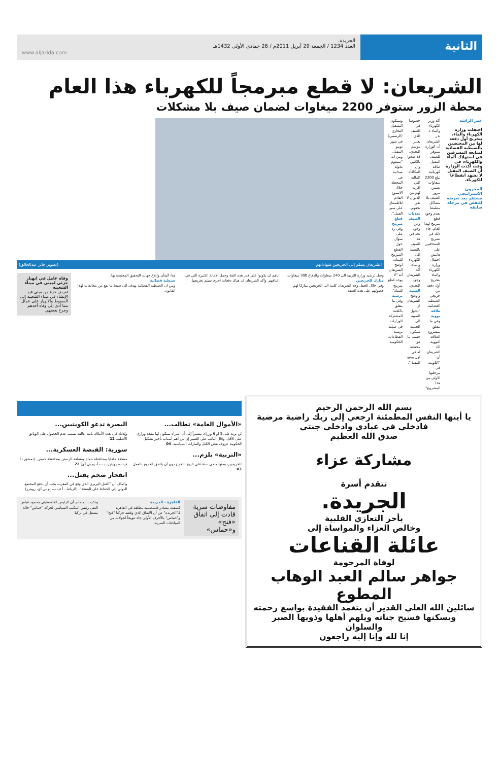الثانية
الجريدة.
العدد 1234 / الجمعة 29 أبريل 2011م / 26 جمادى الأولى 1432هـ
www.aljarida.com
الشريعان: لا قطع مبرمجاً للكهرباء هذا العام
محطة الزور ستوفر 2200 ميغاوات لضمان صيف بلا مشكلات
عمر الراشد
احتفلت وزارة الكهرباء والماء، بتخريج أول دفعة لها من المختصين بالضبطية القضائية لمتابعة المسرفين في استهلاك الماء والكهرباء، في وقت أكدت الوزارة أن الصيف المقبل لا يشهد انقطاعا للكهرباء.
المخزون الاستراتيجي مستقر بعد تعرضه للنقص في مرحلة سابقة
أكد وزير الكهرباء والماء د. بدر الشريعان أن الوزارة ستوفر للصيف المقبل طاقة كهربائية تبلغ 2200 ميغاوات تضمن مرور الصيف بلا مشاكل، مطمئنا بعدم وجود قطع مبرمج لهذا العام. جاء ذلك في تصريح للصحافيين على هامش احتفال وزارة الكهرباء والماء بتخريج أول دفعة من خريجي الضبطية القضائية.
طاقة نووية
وفي ما يتعلق بمشروع الطاقة النووية، اكد الشريعان أن "الكويت في مرحلتها الاولى من هذا المشروع".
خصوصا في الصيف الذي يعتبر موسم التحدي، قد ضحوا بالكثير، وان المكافأة المالية التي اقرت لهم من الديوان لا تفي بحقهم.
تحديات الصيف
وعن وجود تحد في هذا الصيف بالنسبة الى الكهرباء والماء، أكد الشريعان وجود التحدي.
الصبية
وأوضح الشريعان ان "دخول الصبية الى الخدمة سيكون حسب ما هو مخطط له في اول يونيو المقبل".
وسيكون التشغيل التجاري (الرسمي) في شهر يونيو المقبل. وبين انه "سيقوم بجولة ميدانية في المحطة خلال الاسبوع القادم للاطمئنان على سير العمل".
قطع مبرمج
وفي رد على سؤال حول القطع المبرمج للمياه، اوضح الشريعان أنه "لا يوجد قطع مبرمج للمياه".
ترشيد
وفي ما يتعلق باللجنة المشتركة للوزارات في عملية ترشيد القطاعات الحكومية.
الشريعان يسلم إلى الخريجين شهاداتهم (تصوير جابر عبدالخالق)
وصل ترشيد وزارة التربية الى 240 ميغاوات والدفاع 300 ميغاوات.
مبارك للخريجين
وفي خلال الحفل وجه الشريعان كلمة الى الخريجين مباركا لهم حصولهم على هذه الصفة.
اياهم ان يكونوا على قدر هذه الثقة وحمل الامانة الكبيرة التي في اعناقهم. وأكد الشريعان ان هناك دفعات اخرى سيتم تخريجها.
هذا الشأن وابلاغ جهات التحقيق المختصة بها.
ضبطية قضائية
وبين ان الضبطية القضائية تهدف الى ضبط ما يقع من مخالفات لهذا القانون.
وفاة عامل في انهيار جزئي لمبنى في ميناء الشعيبة
تعرض جزء من مبنى قيد الإنشاء في ميناء الشعيبة إلى السقوط والانهيار على عمال مما أدى إلى وفاة أحدهم وجرح بعضهم.
بسم الله الرحمن الرحيم
يا أيتها النفس المطمئنة ارجعي إلى ربك راضية مرضية فادخلي في عبادي وادخلي جنتي
صدق الله العظيم
مشاركة عزاء
تتقدم أسرة
الجريدة.
بأحر التعازي القلبية
وخالص العزاء والمواساة إلى
عائلة القناعات
لوفاة المرحومة
جواهر سالم العبد الوهاب المطوع
سائلين الله العلي القدير أن يتغمد الفقيدة بواسع رحمته ويسكنها فسيح جناته ويلهم أهلها وذويها الصبر والسلوان
إنا لله وإنا إليه راجعون
«الأموال العامة» تطالب...
لن يزيد على 5 او 6 وزراء، مشيراً إلى أن المرأة سيكون لها مقعد وزاري على الأقل. وقال النائب علي العمير إن من أهم أسباب تأخير تشكيل الحكومة عزوف بعض الكتل والتيارات السياسية. 04
«التربية» تلزم...
للخريجين، ومنها مضي سنة على تاريخ التخرج دون أن يلتحق الخريج بالعمل. 03
البصرة تدعو الكويتيين...
ولذلك فإن هذه الأملاك باتت عالقة بسبب عدم الحصول على الوثائق الأصلية. 12
سورية: القبضة العسكرية...
منطقة حلفايا بمحافظة حماة ومنطقة الرستن بمحافظة حمص. (دمشق - أ ف ب، رويترز، د ب أ، يو بي آي) 22
انفجار ضخم يقتل...
واضاف أن "القتل البربري الذي وقع في المغرب يجب أن يدفع المجتمع الدولي إلى الحفاظ على اليقظة". (الرباط - أ ف ب، يو بي آي، رويترز)
مفاوضات سرية قادت إلى اتفاق «فتح» و«حماس»
القاهرة - الجريدة
كشفت مصادر فلسطينية مطلعة في القاهرة لـ"الجريدة" عن أن الاتفاق الذي وقعته حركتا "فتح" و"حماس" بالأحرف الأولى جاء تتويجاً لجولات من المباحثات السرية.
وذكرت المصادر أن الرئيس الفلسطيني محمود عباس التقى رئيس المكتب السياسي لحركة "حماس" خالد مشعل في تركيا.